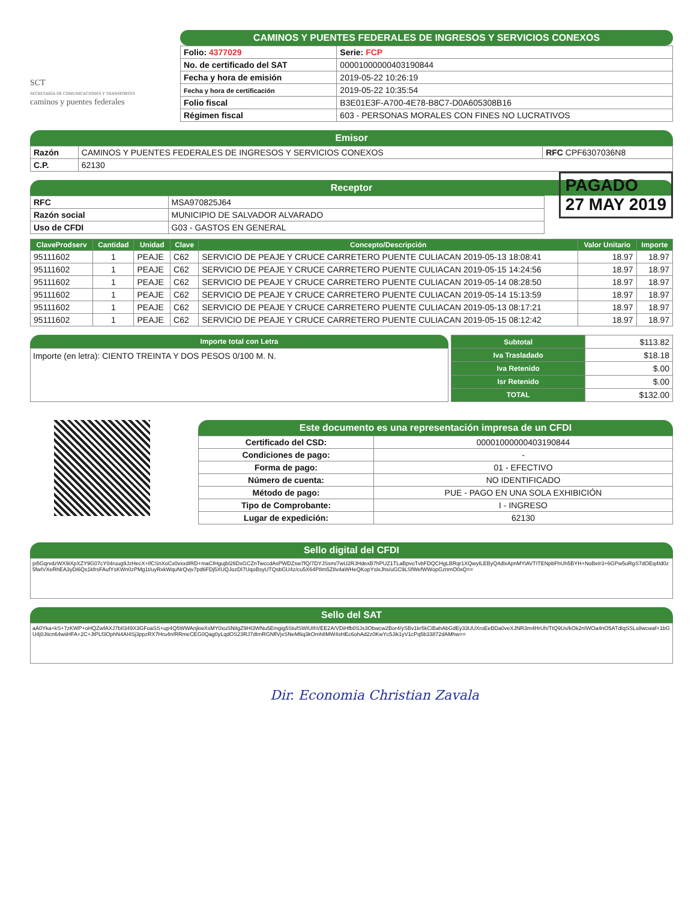SCT
SECRETARÍA DE COMUNICACIONES Y TRANSPORTES caminos y puentes federales
CAMINOS Y PUENTES FEDERALES DE INGRESOS Y SERVICIOS CONEXOS
| Folio: 4377029 | Serie: FCP |
| No. de certificado del SAT | 00001000000403190844 |
| Fecha y hora de emisión | 2019-05-22 10:26:19 |
| Fecha y hora de certificación | 2019-05-22 10:35:54 |
| Folio fiscal | B3E01E3F-A700-4E78-B8C7-D0A605308B16 |
| Régimen fiscal | 603 - PERSONAS MORALES CON FINES NO LUCRATIVOS |
Emisor
| Razón | CAMINOS Y PUENTES FEDERALES DE INGRESOS Y SERVICIOS CONEXOS | RFC CPF6307036N8 |
| C.P. | 62130 | |
Receptor
PAGADO
27 MAY 2019
| RFC | MSA970825J64 |
| Razón social | MUNICIPIO DE SALVADOR ALVARADO |
| Uso de CFDI | G03 - GASTOS EN GENERAL |
| ClaveProdserv | Cantidad | Unidad | Clave | Concepto/Descripción | Valor Unitario | Importe |
| --- | --- | --- | --- | --- | --- | --- |
| 95111602 | 1 | PEAJE | C62 | SERVICIO DE PEAJE Y CRUCE CARRETERO PUENTE CULIACAN 2019-05-13 18:08:41 | 18.97 | 18.97 |
| 95111602 | 1 | PEAJE | C62 | SERVICIO DE PEAJE Y CRUCE CARRETERO PUENTE CULIACAN 2019-05-15 14:24:56 | 18.97 | 18.97 |
| 95111602 | 1 | PEAJE | C62 | SERVICIO DE PEAJE Y CRUCE CARRETERO PUENTE CULIACAN 2019-05-14 08:28:50 | 18.97 | 18.97 |
| 95111602 | 1 | PEAJE | C62 | SERVICIO DE PEAJE Y CRUCE CARRETERO PUENTE CULIACAN 2019-05-14 15:13:59 | 18.97 | 18.97 |
| 95111602 | 1 | PEAJE | C62 | SERVICIO DE PEAJE Y CRUCE CARRETERO PUENTE CULIACAN 2019-05-13 08:17:21 | 18.97 | 18.97 |
| 95111602 | 1 | PEAJE | C62 | SERVICIO DE PEAJE Y CRUCE CARRETERO PUENTE CULIACAN 2019-05-15 08:12:42 | 18.97 | 18.97 |
Importe total con Letra
Importe (en letra): CIENTO TREINTA Y DOS PESOS 0/100 M. N.
| Subtotal | $113.82 |
| Iva Trasladado | $18.18 |
| Iva Retenido | $.00 |
| Isr Retenido | $.00 |
| TOTAL | $132.00 |
Este documento es una representación impresa de un CFDI
| Certificado del CSD: | 00001000000403190844 |
| Condiciones de pago: | - |
| Forma de pago: | 01 - EFECTIVO |
| Número de cuenta: | NO IDENTIFICADO |
| Método de pago: | PUE - PAGO EN UNA SOLA EXHIBICIÓN |
| Tipo de Comprobante: | I - INGRESO |
| Lugar de expedición: | 62130 |
Sello digital del CFDI
pi5GqrvdzWX9iXpXZY9G07cY04ruug9JzHecX+ifCSnXoCx0vxxdIRD+maCIHgujbI26DxGCZnTwccdAsPWDZsw7fQ/7DYJSsm/7wU2RJHdexB7hPUZ1TLaBpvoTvbFDQCHgLBRqr1XQwyILEByQ4dlxApnMYiAVTITENpbFhUh5BYH+NoBelr3+6GPw5uRgS7dOEq4Id0z5fwIVXeRhEA3yDi6Qs1kfrsFAufYsKWn0zPMg1t/uyRxkWquNrQvjv7pd6FDj5XUQJozDI7UqoBsyUTQsbGU4z/cu5X64P8m5Z8v4aWHeQKopYslxJhs/uGC9LSfWefWWopGznmO0xQ==
Sello del SAT
aA0Yka+kS+7zKWP+oHQZwfAXJ7bII349X3GFoaSS+up4Q5WWAnjkwXsMY0xuSNitgZ9HI3WNu5Emgig5StufSWIUIhVEE2A/VDiHfb0SJx3Obwcw2Bor4/ySBv1kr5kCiBahAbGdEy33UUXroEeBDa0veXJNR3m4HrUh/TtQ9Uv/kOk2nIWOa4nO5ATdIqSSLs8wcwaf+1bGU4j0Jticn64wiiHFA+2C+JtPLf3OphN4AI4Sj3ppzRX7Hru4n/RRmeCEG0Qag0yLqdOS23RJ7dImRGNflVjxSNeM6q3kOmh8MW4sHEc6ohAd2z0KwYc5Jik1yV1cPq5b33872dAMhw==
Dir. Economia Christian Zavala